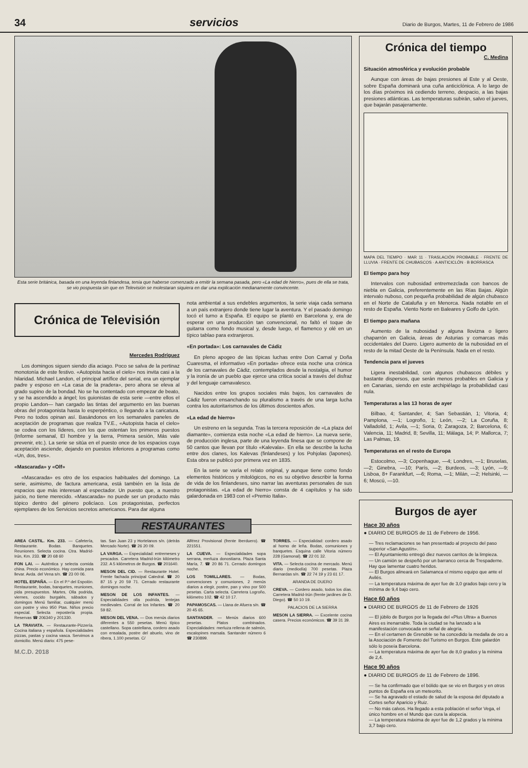34 servicios Diario de Burgos, Martes, 11 de Febrero de 1986
Esta serie británica, basada en una leyenda finlandesa, tenía que haberse comenzado a emitir la semana pasada, pero «La edad de hierro», pues de ella se trata, se vio pospuesta sin que en Televisión se molestaran siquiera en dar una explicación medianamente convincente.
Crónica de Televisión
Mercedes Rodríguez
Los domingos siguen siendo día aciago. Poco se salva de la pertinaz monotonía de este festivo. «Autopista hacia el cielo» nos invita casi a la hilaridad. Michael Landon, el principal artífice del serial, era un ejemplar padre y esposo en «La casa de la pradera», pero ahora se eleva al grado supino de la bondad. No se ha contentado con empezar de beato, y se ha ascendido a ángel; los guionistas de esta serie —entre ellos el propio Landon— han cargado las tintas del argumento en las buenas obras del protagonista hasta lo esperpéntico, o llegando a la caricatura. Pero no todos opinan así. Basándonos en los semanales paneles de aceptación de programas que realiza TV.E., «Autopista hacia el cielo» se codea con los líderes, con los que ostentan los primeros puestos (Informe semanal, El hombre y la tierra, Primera sesión, Más vale prevenir, etc.). La serie se sitúa en el puesto once de los espacios cuya aceptación asciende, dejando en puestos inferiores a programas como «Un, dos, tres».
«Mascarada» y «Olf»
«Mascarada» es otro de los espacios habituales del domingo. La serie, asimismo, de factura americana, está también en la lista de espacios que más interesan al espectador. Un puesto que, a nuestro juicio, no tiene merecido. «Mascarada» no puede ser un producto más tópico dentro del género policíaco. Los protagonistas, perfectos ejemplares de los Servicios secretos americanos. Para dar alguna
nota ambiental a sus endebles argumentos, la serie viaja cada semana a un país extranjero donde tiene lugar la aventura. Y el pasado domingo tocó el turno a España. El equipo se plantó en Barcelona y, era de esperar en una producción tan convencional, no faltó el toque de guitarra como fondo musical y, desde luego, el flamenco y olé en un típico tablao para extranjeros.
«En portada»: Los carnavales de Cádiz
En pleno apogeo de las típicas luchas entre Don Carnal y Doña Cuaresma, el informativo «En portada» ofrece esta noche una crónica de los carnavales de Cádiz, contemplados desde la nostalgia, el humor y la ironía de un pueblo que ejerce una crítica social a través del disfraz y del lenguaje carnavalesco.
Nacidos entre los grupos sociales más bajos, los carnavales de Cádiz fueron ensanchando su pluralismo a través de una larga lucha contra los autoritarismos de los últimos doscientos años.
«La edad de hierro»
Un estreno en la segunda. Tras la tercera reposición de «La plaza del diamante», comienza esta noche «La edad de hierro». La nueva serie, de producción inglesa, parte de una leyenda finesa que se compone de 50 cantos que llevan por título «Kalevala». En ella se describe la lucha entre dos clanes, los Kalevas (finlandeses) y los Pohjolas (lapones). Esta obra se publicó por primera vez en 1835.
En la serie se varía el relato original, y aunque tiene como fondo elementos históricos y mitológicos, no es su objetivo describir la forma de vida de los finlandeses, sino narrar las aventuras personales de sus protagonistas. «La edad de hierro» consta de 4 capítulos y ha sido galardonada en 1983 con el «Premio Italia».
RESTAURANTES
AREA CASTIL. Km. 233. — Cafetería, Restaurante. Bodas. Banquetes. Reuniones. Selecta cocina. Ctra. Madrid-Irún, Km. 233. ☎ 20 68 60
FON LAI. — Auténtica y selecta comida china. Precio económico. Hay comida para llevar. Avda. del Vena s/n. ☎ 23 00 06.
HOTEL ESPAÑA. — En el P.º del Espolón. Restaurante, bodas, banquetes, reuniones, pida presupuestos. Martes, Olla podrida, viernes, cocido burgalés, sábados y domingos Menú familiar, cualquier menú con postre y vino 950 Ptas. Niños precio especial. Selecta repostería propia. Reservas ☎ 206340 y 201330.
LA TRAVIATA. — Restaurante-Pizzería. Cocina italiana y española. Especialidades pizzas, pastas y cocina vasca. Servimos a domicilio. Menú diario: 475 pese-
tas. San Juan 23 y Hortelanos s/n. (detrás Mercado Norte). ☎ 26 20 09.
LA VARGA. — Especialidad: entremeses y pescados. Carretera Madrid-Irún kilómetro 232. A 5 kilómetros de Burgos. ☎ 201640.
MESON DEL CID. — Restaurante Hotel. Frente fachada principal Catedral. ☎ 20 87 15 y 20 59 71. Cerrado restaurante domingos noche.
MESON DE LOS INFANTES. — Especialidades olla podrida, lentejas medievales. Corral de los Infantes. ☎ 20 59 82.
MESON DEL VENA. — Dos menús diarios diferentes a 550 pesetas. Menú típico castellano. Sopa castellana, cordero asado con ensalada, postre del abuelo, vino de ribera, 1.100 pesetas. C/
Alférez Provisional (frente Iberduero). ☎ 221551.
LA CUEVA. — Especialidades sopa serrana, merluza donostiarra. Plaza Santa María, 7. ☎ 20 86 71. Cerrado domingos noche.
LOS TOMILLARES. — Bodas, convenciones y comuniones, 2 menús diarios a elegir, postre, pan y vino por 500 pesetas. Carta selecta. Carretera Logroño, kilómetro 102. ☎ 42 10 17.
PAPAMOSCAS. — Llana de Afuera s/n. ☎ 20 45 65.
SANTANDER. — Menús diarios 600 pesetas. Platos combinados. Especialidades: merluza rellena de salmón, escalopines marsala. Santander número 6 ☎ 230899.
TORRES. — Especialidad: cordero asado al horno de leña. Bodas, comuniones y banquetes. Esquina calle Vitoria número 228 (Gamonal). ☎ 22 01 32.
VITA. — Selecta cocina de mercado. Menú diario (mediodía) 700 pesetas. Plaza Bernardas s/n. ☎ 22 74 19 y 23 61 17.
ARANDA DE DUERO
CREVA. — Cordero asado, todos los días. Carretera Madrid-Irún (frente jardines de D. Diego). ☎ 50 10 19.
PALACIOS DE LA SIERRA
MESON LA SIERRA. — Excelente cocina casera. Precios económicos. ☎ 39 31 39.
M.C.D. 2018
Crónica del tiempo
C. Medina
Situación atmosférica y evolución probable
Aunque con áreas de bajas presiones al Este y al Oeste, sobre España dominará una cuña anticiclónica. A lo largo de los días próximos irá cediendo terreno, despacio, a las bajas presiones atlánticas. Las temperaturas subirán, salvo el jueves, que bajarán pasajeramente.
MAPA DEL TIEMPO · MAR 11 · TRASLACIÓN PROBABLE · FRENTE DE LLUVIA · FRENTE DE CHUBASCOS · A ANTICICLÓN · B BORRASCA
El tiempo para hoy
Intervalos con nubosidad entremezclada con bancos de niebla en Galicia, preferentemente en las Rías Bajas. Algún intervalo nuboso, con pequeña probabilidad de algún chubasco en el Norte de Cataluña y en Menorca. Nada notable en el resto de España. Viento Norte en Baleares y Golfo de Lyón.
El tiempo para mañana
Aumento de la nubosidad y alguna llovizna o ligero chaparrón en Galicia, áreas de Asturias y comarcas más occidentales del Duero. Ligero aumento de la nubosidad en el resto de la mitad Oeste de la Península. Nada en el resto.
Tendencia para el jueves
Ligera inestabilidad, con algunos chubascos débiles y bastante dispersos, que serán menos probables en Galicia y en Canarias, siendo en este archipiélago la probabilidad casi nula.
Temperaturas a las 13 horas de ayer
Bilbao, 4; Santander, 4; San Sebastián, 1; Vitoria, 4; Pamplona, —1; Logroño, 1; León, —2; La Coruña, 8; Valladolid, 1; Avila, —1; Soria, 0; Zaragoza, 2; Barcelona, 6; Valencia, 11; Madrid, 8; Sevilla, 11; Málaga, 14; P. Mallorca, 7; Las Palmas, 19.
Temperaturas en el resto de Europa
Estocolmo, —3; Copenhague, —4; Londres, —1; Bruselas, —2; Ginebra, —10; París, —2; Burdeos, —3; Lyón, —9; Lisboa, 8+ Farankfurt, —6; Roma, —1; Milán, —2; Helsinki, —6; Moscú, —10.
Burgos de ayer
Hace 30 años
● DIARIO DE BURGOS de 11 de Febrero de 1956.
— Tres reclamaciones se han presentado al proyecto del paso superior «San Agustín».
— El Ayuntamiento entregó diez nuevos carritos de la limpieza.
— Un camión se despeñó por un barranco cerca de Trespaderne. Hay que lamentar cuatro heridos.
— El Burgos alineará en Salamanca el mismo equipo que ante el Avilés.
— La temperatura máxima de ayer fue de 3,0 grados bajo cero y la mínima de 9,4 bajo cero.
Hace 60 años
● DIARIO DE BURGOS de 11 de Febrero de 1926
— El júbilo de Burgos por la llegada del «Plus Ultra» a Buenos Aires es inenarrable. Toda la ciudad se ha lanzado a la manifestación convocada en señal de alegría.
— En el certamen de Grenoble se ha concedido la medalla de oro a la Asociación de Fomento del Turismo en Burgos. Este galardón sólo lo poseía Barcelona.
— La temperatura máxima de ayer fue de 8,0 grados y la mínima de 2,4.
Hace 90 años
● DIARIO DE BURGOS de 11 de Febrero de 1896.
— Se ha confirmado que el bólido que se vio en Burgos y en otros puntos de España era un meteorito.
— Se ha agravado el estado de salud de la esposa del diputado a Cortes señor Aparicio y Ruiz.
— No más calvos. Ha llegado a esta población el señor Vega, el único hombre en el Mundo que cura la alopecia.
— La temperatura máxima de ayer fue de 1,2 grados y la mínima 3,7 bajo cero.